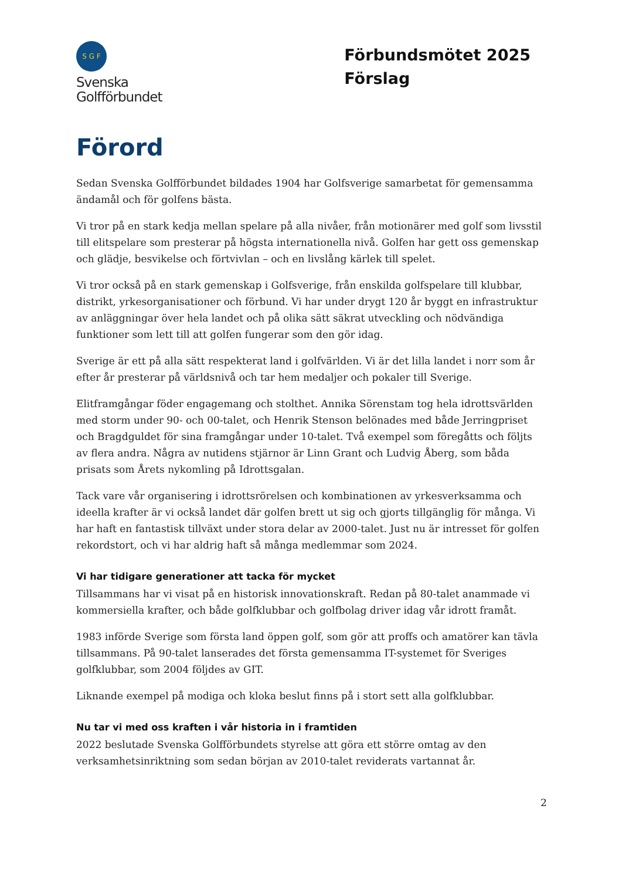S G F
Svenska
Golfförbundet
Förbundsmötet 2025
Förslag
Förord
Sedan Svenska Golfförbundet bildades 1904 har Golfsverige samarbetat för gemensamma ändamål och för golfens bästa.
Vi tror på en stark kedja mellan spelare på alla nivåer, från motionärer med golf som livsstil till elitspelare som presterar på högsta internationella nivå. Golfen har gett oss gemenskap och glädje, besvikelse och förtvivlan – och en livslång kärlek till spelet.
Vi tror också på en stark gemenskap i Golfsverige, från enskilda golfspelare till klubbar, distrikt, yrkesorganisationer och förbund. Vi har under drygt 120 år byggt en infrastruktur av anläggningar över hela landet och på olika sätt säkrat utveckling och nödvändiga funktioner som lett till att golfen fungerar som den gör idag.
Sverige är ett på alla sätt respekterat land i golfvärlden. Vi är det lilla landet i norr som år efter år presterar på världsnivå och tar hem medaljer och pokaler till Sverige.
Elitframgångar föder engagemang och stolthet. Annika Sörenstam tog hela idrottsvärlden med storm under 90- och 00-talet, och Henrik Stenson belönades med både Jerringpriset och Bragdguldet för sina framgångar under 10-talet. Två exempel som föregåtts och följts av flera andra. Några av nutidens stjärnor är Linn Grant och Ludvig Åberg, som båda prisats som Årets nykomling på Idrottsgalan.
Tack vare vår organisering i idrottsrörelsen och kombinationen av yrkesverksamma och ideella krafter är vi också landet där golfen brett ut sig och gjorts tillgänglig för många. Vi har haft en fantastisk tillväxt under stora delar av 2000-talet. Just nu är intresset för golfen rekordstort, och vi har aldrig haft så många medlemmar som 2024.
Vi har tidigare generationer att tacka för mycket
Tillsammans har vi visat på en historisk innovationskraft. Redan på 80-talet anammade vi kommersiella krafter, och både golfklubbar och golfbolag driver idag vår idrott framåt.
1983 införde Sverige som första land öppen golf, som gör att proffs och amatörer kan tävla tillsammans. På 90-talet lanserades det första gemensamma IT-systemet för Sveriges golfklubbar, som 2004 följdes av GIT.
Liknande exempel på modiga och kloka beslut finns på i stort sett alla golfklubbar.
Nu tar vi med oss kraften i vår historia in i framtiden
2022 beslutade Svenska Golfförbundets styrelse att göra ett större omtag av den verksamhetsinriktning som sedan början av 2010-talet reviderats vartannat år.
2